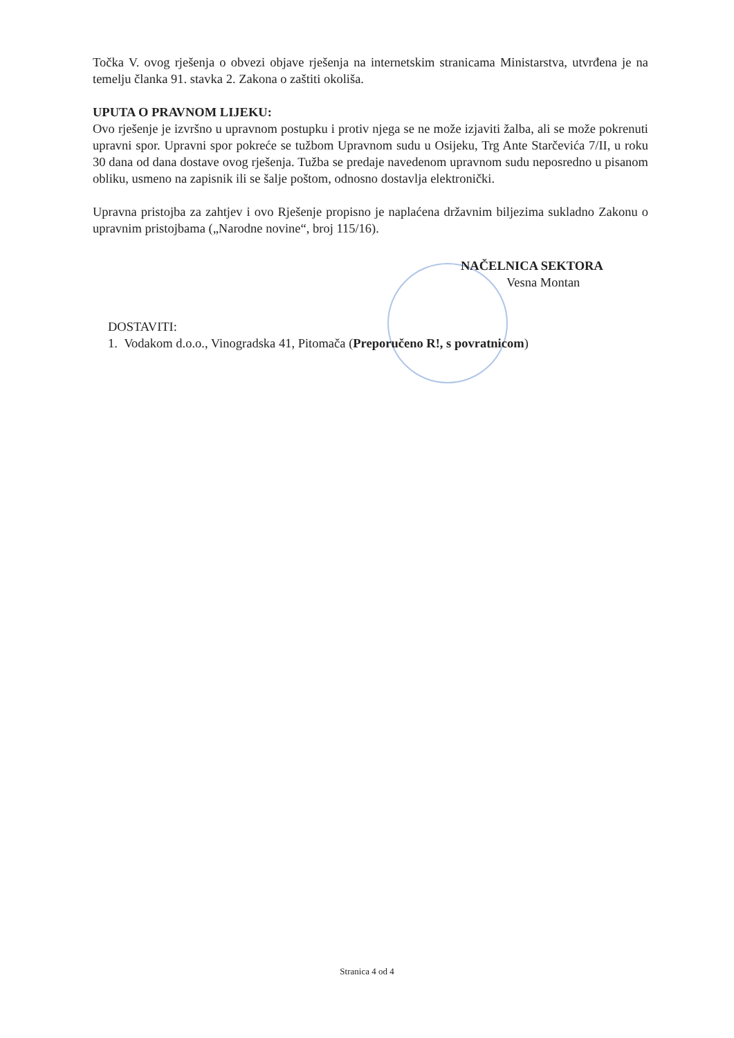Točka V. ovog rješenja o obvezi objave rješenja na internetskim stranicama Ministarstva, utvrđena je na temelju članka 91. stavka 2. Zakona o zaštiti okoliša.
UPUTA O PRAVNOM LIJEKU:
Ovo rješenje je izvršno u upravnom postupku i protiv njega se ne može izjaviti žalba, ali se može pokrenuti upravni spor. Upravni spor pokreće se tužbom Upravnom sudu u Osijeku, Trg Ante Starčevića 7/II, u roku 30 dana od dana dostave ovog rješenja. Tužba se predaje navedenom upravnom sudu neposredno u pisanom obliku, usmeno na zapisnik ili se šalje poštom, odnosno dostavlja elektronički.
Upravna pristojba za zahtjev i ovo Rješenje propisno je naplaćena državnim biljezima sukladno Zakonu o upravnim pristojbama („Narodne novine“, broj 115/16).
NAČELNICA SEKTORA
Vesna Montan
DOSTAVITI:
1. Vodakom d.o.o., Vinogradska 41, Pitomača (Preporučeno R!, s povratnicom)
Stranica 4 od 4